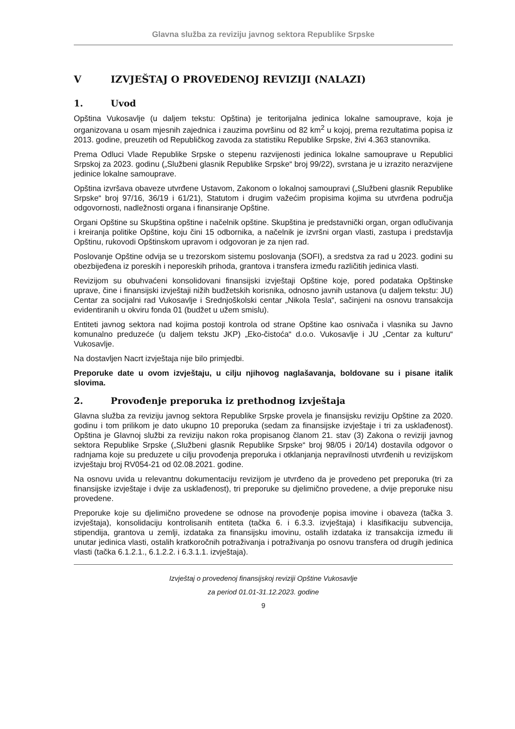Glavna služba za reviziju javnog sektora Republike Srpske
V IZVJEŠTAJ O PROVEDENOJ REVIZIJI (NALAZI)
1. Uvod
Opština Vukosavlje (u daljem tekstu: Opština) je teritorijalna jedinica lokalne samouprave, koja je organizovana u osam mjesnih zajednica i zauzima površinu od 82 km<sup>2</sup> u kojoj, prema rezultatima popisa iz 2013. godine, preuzetih od Republičkog zavoda za statistiku Republike Srpske, živi 4.363 stanovnika.
Prema Odluci Vlade Republike Srpske o stepenu razvijenosti jedinica lokalne samouprave u Republici Srpskoj za 2023. godinu („Službeni glasnik Republike Srpske“ broj 99/22), svrstana je u izrazito nerazvijene jedinice lokalne samouprave.
Opština izvršava obaveze utvrđene Ustavom, Zakonom o lokalnoj samoupravi („Službeni glasnik Republike Srpske“ broj 97/16, 36/19 i 61/21), Statutom i drugim važećim propisima kojima su utvrđena područja odgovornosti, nadležnosti organa i finansiranje Opštine.
Organi Opštine su Skupština opštine i načelnik opštine. Skupština je predstavnički organ, organ odlučivanja i kreiranja politike Opštine, koju čini 15 odbornika, a načelnik je izvršni organ vlasti, zastupa i predstavlja Opštinu, rukovodi Opštinskom upravom i odgovoran je za njen rad.
Poslovanje Opštine odvija se u trezorskom sistemu poslovanja (SOFI), a sredstva za rad u 2023. godini su obezbijeđena iz poreskih i neporeskih prihoda, grantova i transfera između različitih jedinica vlasti.
Revizijom su obuhvaćeni konsolidovani finansijski izvještaji Opštine koje, pored podataka Opštinske uprave, čine i finansijski izvještaji nižih budžetskih korisnika, odnosno javnih ustanova (u daljem tekstu: JU) Centar za socijalni rad Vukosavlje i Srednjoškolski centar „Nikola Tesla“, sačinjeni na osnovu transakcija evidentiranih u okviru fonda 01 (budžet u užem smislu).
Entiteti javnog sektora nad kojima postoji kontrola od strane Opštine kao osnivača i vlasnika su Javno komunalno preduzeće (u daljem tekstu JKP) „Eko-čistoća“ d.o.o. Vukosavlje i JU „Centar za kulturu“ Vukosavlje.
Na dostavljen Nacrt izvještaja nije bilo primjedbi.
Preporuke date u ovom izvještaju, u cilju njihovog naglašavanja, boldovane su i pisane italik slovima.
2. Provođenje preporuka iz prethodnog izvještaja
Glavna služba za reviziju javnog sektora Republike Srpske provela je finansijsku reviziju Opštine za 2020. godinu i tom prilikom je dato ukupno 10 preporuka (sedam za finansijske izvještaje i tri za usklađenost). Opština je Glavnoj službi za reviziju nakon roka propisanog članom 21. stav (3) Zakona o reviziji javnog sektora Republike Srpske („Službeni glasnik Republike Srpske“ broj 98/05 i 20/14) dostavila odgovor o radnjama koje su preduzete u cilju provođenja preporuka i otklanjanja nepravilnosti utvrđenih u revizijskom izvještaju broj RV054-21 od 02.08.2021. godine.
Na osnovu uvida u relevantnu dokumentaciju revizijom je utvrđeno da je provedeno pet preporuka (tri za finansijske izvještaje i dvije za usklađenost), tri preporuke su djelimično provedene, a dvije preporuke nisu provedene.
Preporuke koje su djelimično provedene se odnose na provođenje popisa imovine i obaveza (tačka 3. izvještaja), konsolidaciju kontrolisanih entiteta (tačka 6. i 6.3.3. izvještaja) i klasifikaciju subvencija, stipendija, grantova u zemlji, izdataka za finansijsku imovinu, ostalih izdataka iz transakcija između ili unutar jedinica vlasti, ostalih kratkoročnih potraživanja i potraživanja po osnovu transfera od drugih jedinica vlasti (tačka 6.1.2.1., 6.1.2.2. i 6.3.1.1. izvještaja).
Izvještaj o provedenoj finansijskoj reviziji Opštine Vukosavlje
za period 01.01-31.12.2023. godine
9